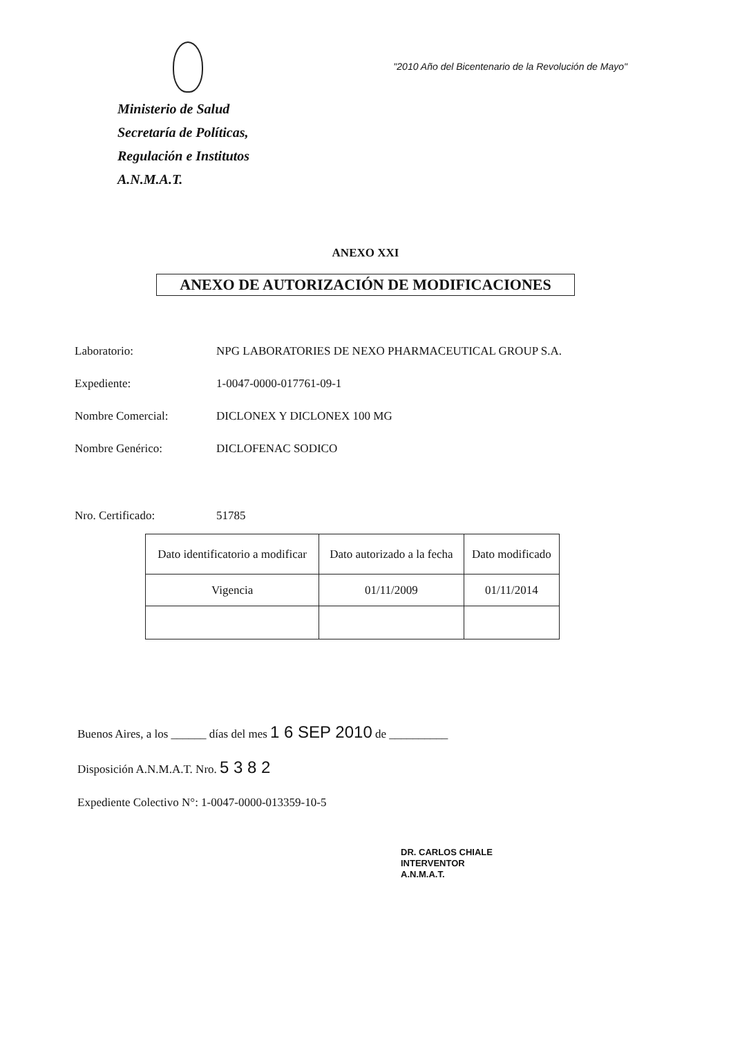"2010 Año del Bicentenario de la Revolución de Mayo"
Ministerio de Salud
Secretaría de Políticas,
Regulación e Institutos
A.N.M.A.T.
ANEXO XXI
ANEXO DE AUTORIZACIÓN DE MODIFICACIONES
Laboratorio: NPG LABORATORIES DE NEXO PHARMACEUTICAL GROUP S.A.
Expediente: 1-0047-0000-017761-09-1
Nombre Comercial: DICLONEX Y DICLONEX 100 MG
Nombre Genérico: DICLOFENAC SODICO
Nro. Certificado: 51785
| Dato identificatorio a modificar | Dato autorizado a la fecha | Dato modificado |
| --- | --- | --- |
| Vigencia | 01/11/2009 | 01/11/2014 |
Buenos Aires, a los ______ días del mes 1 6 SEP 2010 de __________
Disposición A.N.M.A.T. Nro. 5 3 8 2
Expediente Colectivo N°: 1-0047-0000-013359-10-5
DR. CARLOS CHIALE
INTERVENTOR
A.N.M.A.T.